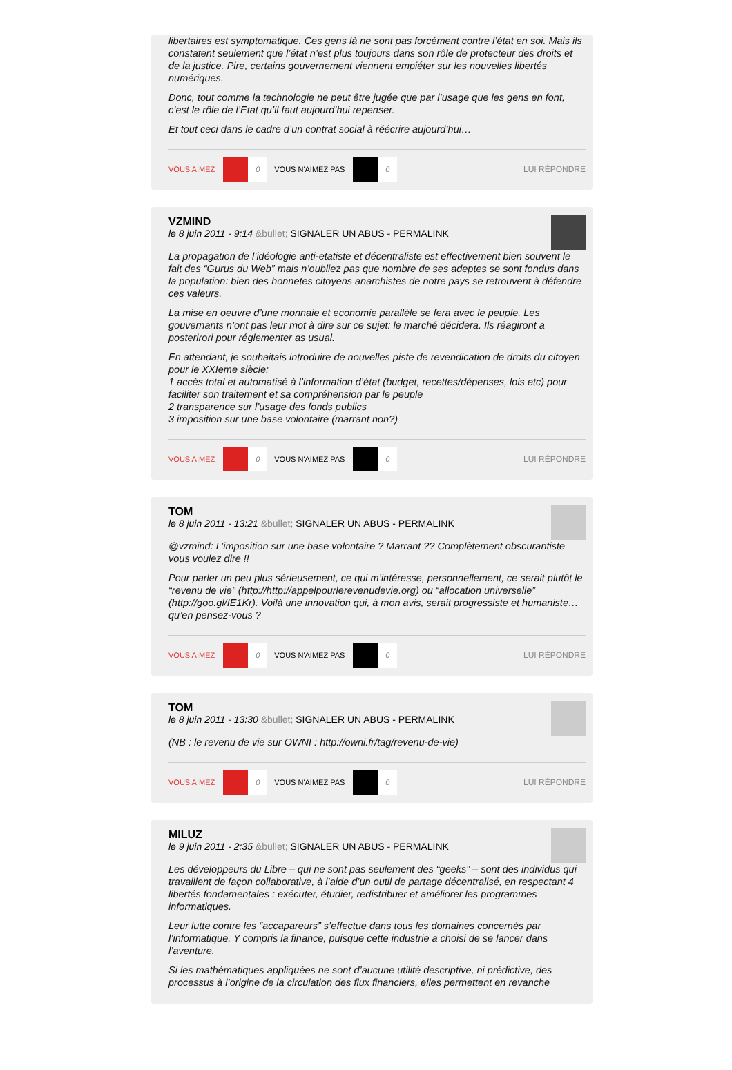libertaires est symptomatique. Ces gens là ne sont pas forcément contre l’état en soi. Mais ils constatent seulement que l’état n’est plus toujours dans son rôle de protecteur des droits et de la justice. Pire, certains gouvernement viennent empiéter sur les nouvelles libertés numériques.
Donc, tout comme la technologie ne peut être jugée que par l’usage que les gens en font, c’est le rôle de l’Etat qu’il faut aujourd’hui repenser.
Et tout ceci dans le cadre d’un contrat social à réécrire aujourd’hui…
VOUS AIMEZ
0
VOUS N'AIMEZ PAS
0
LUI RÉPONDRE
VZMIND
le 8 juin 2011 - 9:14 &bullet; SIGNALER UN ABUS - PERMALINK
La propagation de l’idéologie anti-etatiste et décentraliste est effectivement bien souvent le fait des “Gurus du Web” mais n’oubliez pas que nombre de ses adeptes se sont fondus dans la population: bien des honnetes citoyens anarchistes de notre pays se retrouvent à défendre ces valeurs.
La mise en oeuvre d’une monnaie et economie parallèle se fera avec le peuple. Les gouvernants n’ont pas leur mot à dire sur ce sujet: le marché décidera. Ils réagiront a posterirori pour réglementer as usual.
En attendant, je souhaitais introduire de nouvelles piste de revendication de droits du citoyen pour le XXIeme siècle:
1 accès total et automatisé à l’information d’état (budget, recettes/dépenses, lois etc) pour faciliter son traitement et sa compréhension par le peuple
2 transparence sur l’usage des fonds publics
3 imposition sur une base volontaire (marrant non?)
VOUS AIMEZ
0
VOUS N'AIMEZ PAS
0
LUI RÉPONDRE
TOM
le 8 juin 2011 - 13:21 &bullet; SIGNALER UN ABUS - PERMALINK
@vzmind: L’imposition sur une base volontaire ? Marrant ?? Complètement obscurantiste vous voulez dire !!
Pour parler un peu plus sérieusement, ce qui m’intéresse, personnellement, ce serait plutôt le “revenu de vie” (http://http://appelpourlerevenudevie.org) ou “allocation universelle” (http://goo.gl/IE1Kr). Voilà une innovation qui, à mon avis, serait progressiste et humaniste… qu’en pensez-vous ?
VOUS AIMEZ
0
VOUS N'AIMEZ PAS
0
LUI RÉPONDRE
TOM
le 8 juin 2011 - 13:30 &bullet; SIGNALER UN ABUS - PERMALINK
(NB : le revenu de vie sur OWNI : http://owni.fr/tag/revenu-de-vie)
VOUS AIMEZ
0
VOUS N'AIMEZ PAS
0
LUI RÉPONDRE
MILUZ
le 9 juin 2011 - 2:35 &bullet; SIGNALER UN ABUS - PERMALINK
Les développeurs du Libre – qui ne sont pas seulement des “geeks” – sont des individus qui travaillent de façon collaborative, à l’aide d’un outil de partage décentralisé, en respectant 4 libertés fondamentales : exécuter, étudier, redistribuer et améliorer les programmes informatiques.
Leur lutte contre les “accapareurs” s’effectue dans tous les domaines concernés par l’informatique. Y compris la finance, puisque cette industrie a choisi de se lancer dans l’aventure.
Si les mathématiques appliquées ne sont d’aucune utilité descriptive, ni prédictive, des processus à l’origine de la circulation des flux financiers, elles permettent en revanche